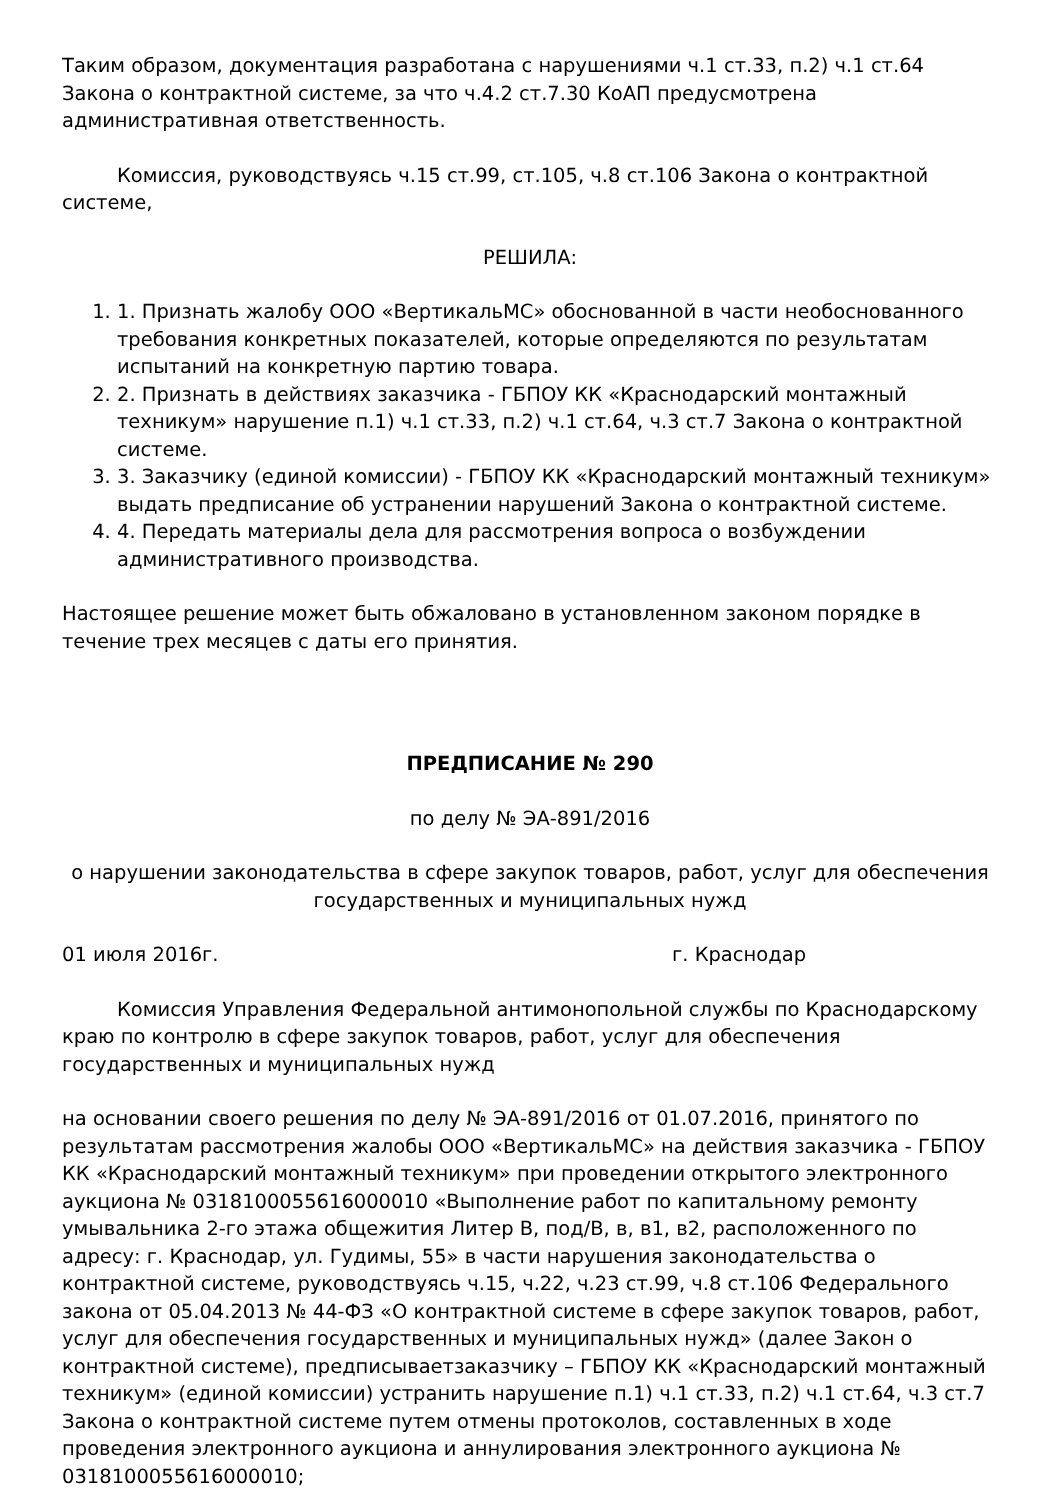Таким образом, документация разработана с нарушениями ч.1 ст.33, п.2) ч.1 ст.64 Закона о контрактной системе, за что ч.4.2 ст.7.30 КоАП предусмотрена административная ответственность.
Комиссия, руководствуясь ч.15 ст.99, ст.105, ч.8 ст.106 Закона о контрактной системе,
РЕШИЛА:
1. 1. Признать жалобу ООО «ВертикальМС» обоснованной в части необоснованного требования конкретных показателей, которые определяются по результатам испытаний на конкретную партию товара.
2. 2. Признать в действиях заказчика - ГБПОУ КК «Краснодарский монтажный техникум» нарушение п.1) ч.1 ст.33, п.2) ч.1 ст.64, ч.3 ст.7 Закона о контрактной системе.
3. 3. Заказчику (единой комиссии) - ГБПОУ КК «Краснодарский монтажный техникум» выдать предписание об устранении нарушений Закона о контрактной системе.
4. 4. Передать материалы дела для рассмотрения вопроса о возбуждении административного производства.
Настоящее решение может быть обжаловано в установленном законом порядке в течение трех месяцев с даты его принятия.
ПРЕДПИСАНИЕ № 290
по делу № ЭА-891/2016
о нарушении законодательства в сфере закупок товаров, работ, услуг для обеспечения государственных и муниципальных нужд
01 июля 2016г. г. Краснодар
Комиссия Управления Федеральной антимонопольной службы по Краснодарскому краю по контролю в сфере закупок товаров, работ, услуг для обеспечения государственных и муниципальных нужд
на основании своего решения по делу № ЭА-891/2016 от 01.07.2016, принятого по результатам рассмотрения жалобы ООО «ВертикальМС» на действия заказчика - ГБПОУ КК «Краснодарский монтажный техникум» при проведении открытого электронного аукциона № 0318100055616000010 «Выполнение работ по капитальному ремонту умывальника 2-го этажа общежития Литер В, под/В, в, в1, в2, расположенного по адресу: г. Краснодар, ул. Гудимы, 55» в части нарушения законодательства о контрактной системе, руководствуясь ч.15, ч.22, ч.23 ст.99, ч.8 ст.106 Федерального закона от 05.04.2013 № 44-ФЗ «О контрактной системе в сфере закупок товаров, работ, услуг для обеспечения государственных и муниципальных нужд» (далее Закон о контрактной системе), предписываетзаказчику – ГБПОУ КК «Краснодарский монтажный техникум» (единой комиссии) устранить нарушение п.1) ч.1 ст.33, п.2) ч.1 ст.64, ч.3 ст.7 Закона о контрактной системе путем отмены протоколов, составленных в ходе проведения электронного аукциона и аннулирования электронного аукциона № 0318100055616000010;